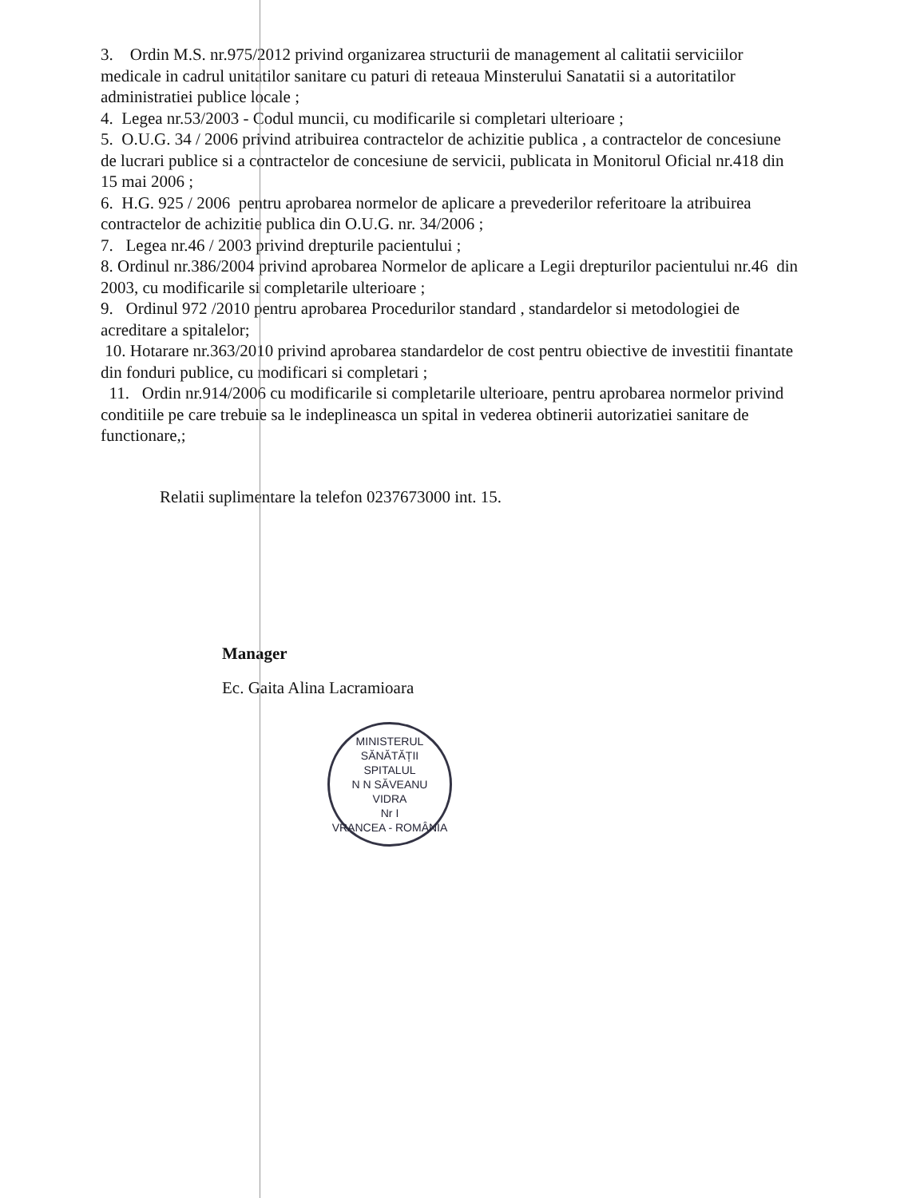3. Ordin M.S. nr.975/2012 privind organizarea structurii de management al calitatii serviciilor medicale in cadrul unitatilor sanitare cu paturi di reteaua Minsterului Sanatatii si a autoritatilor administratiei publice locale ;
4. Legea nr.53/2003 - Codul muncii, cu modificarile si completari ulterioare ;
5. O.U.G. 34 / 2006 privind atribuirea contractelor de achizitie publica , a contractelor de concesiune de lucrari publice si a contractelor de concesiune de servicii, publicata in Monitorul Oficial nr.418 din 15 mai 2006 ;
6. H.G. 925 / 2006 pentru aprobarea normelor de aplicare a prevederilor referitoare la atribuirea contractelor de achizitie publica din O.U.G. nr. 34/2006 ;
7. Legea nr.46 / 2003 privind drepturile pacientului ;
8. Ordinul nr.386/2004 privind aprobarea Normelor de aplicare a Legii drepturilor pacientului nr.46 din 2003, cu modificarile si completarile ulterioare ;
9. Ordinul 972 /2010 pentru aprobarea Procedurilor standard , standardelor si metodologiei de acreditare a spitalelor;
10. Hotarare nr.363/2010 privind aprobarea standardelor de cost pentru obiective de investitii finantate din fonduri publice, cu modificari si completari ;
11. Ordin nr.914/2006 cu modificarile si completarile ulterioare, pentru aprobarea normelor privind conditiile pe care trebuie sa le indeplineasca un spital in vederea obtinerii autorizatiei sanitare de functionare,;
Relatii suplimentare la telefon 0237673000 int. 15.
Manager
Ec. Gaita Alina Lacramioara
MINISTERUL SĂNĂTĂȚII
SPITALUL
N N SĂVEANU
VIDRA
Nr I
VRANCEA - ROMÂNIA